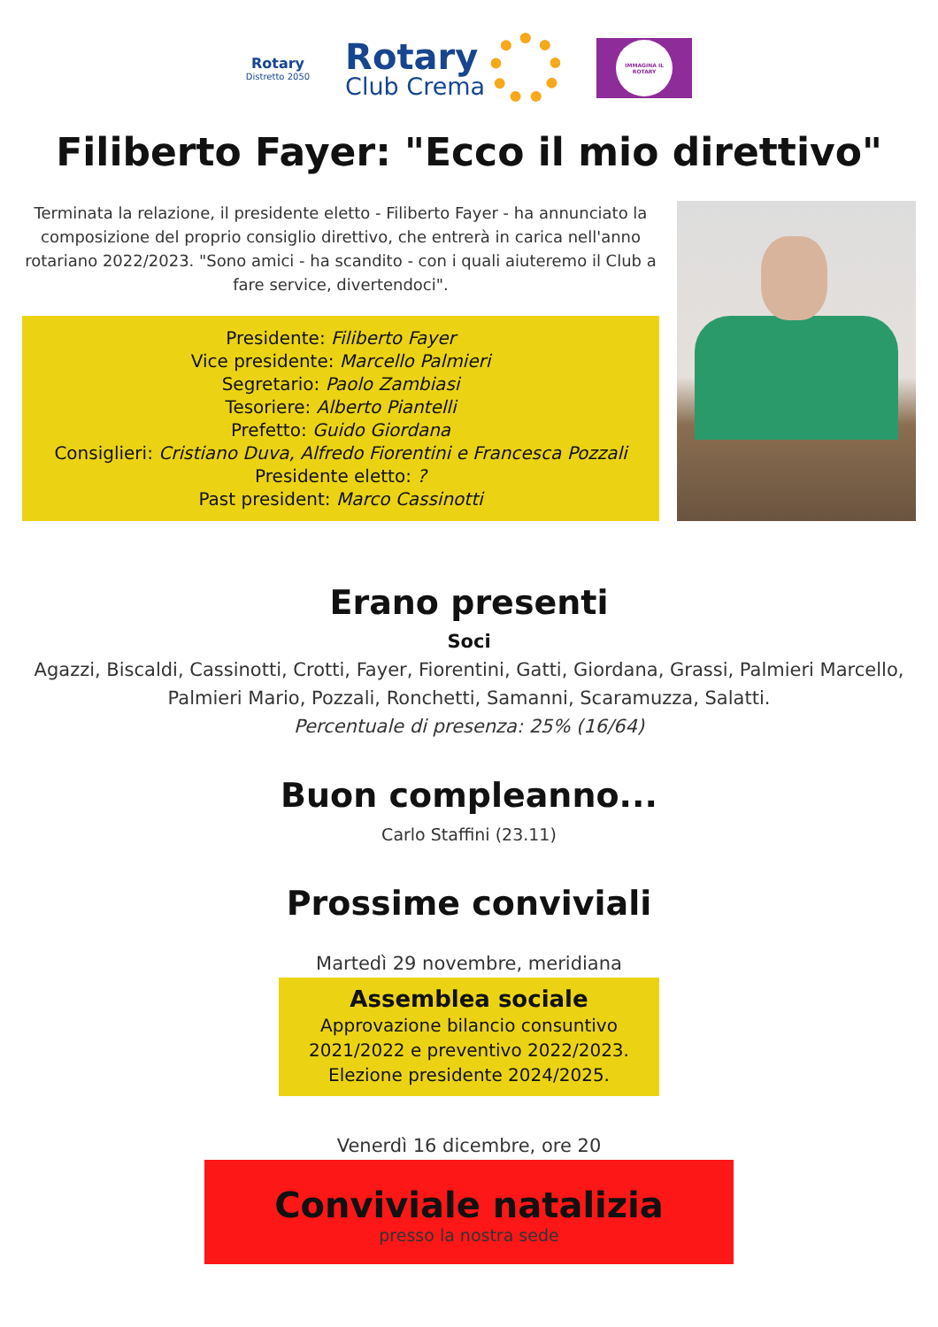Rotary
Distretto 2050
Rotary
Club Crema
IMMAGINA IL ROTARY
Filiberto Fayer: "Ecco il mio direttivo"
Terminata la relazione, il presidente eletto - Filiberto Fayer - ha annunciato la composizione del proprio consiglio direttivo, che entrerà in carica nell'anno rotariano 2022/2023. "Sono amici - ha scandito - con i quali aiuteremo il Club a fare service, divertendoci".
Presidente: Filiberto Fayer
Vice presidente: Marcello Palmieri
Segretario: Paolo Zambiasi
Tesoriere: Alberto Piantelli
Prefetto: Guido Giordana
Consiglieri: Cristiano Duva, Alfredo Fiorentini e Francesca Pozzali
Presidente eletto: ?
Past president: Marco Cassinotti
Erano presenti
Soci
Agazzi, Biscaldi, Cassinotti, Crotti, Fayer, Fiorentini, Gatti, Giordana, Grassi, Palmieri Marcello, Palmieri Mario, Pozzali, Ronchetti, Samanni, Scaramuzza, Salatti.
Percentuale di presenza: 25% (16/64)
Buon compleanno...
Carlo Staffini (23.11)
Prossime conviviali
Martedì 29 novembre, meridiana
Assemblea sociale
Approvazione bilancio consuntivo 2021/2022 e preventivo 2022/2023. Elezione presidente 2024/2025.
Venerdì 16 dicembre, ore 20
Conviviale natalizia
presso la nostra sede